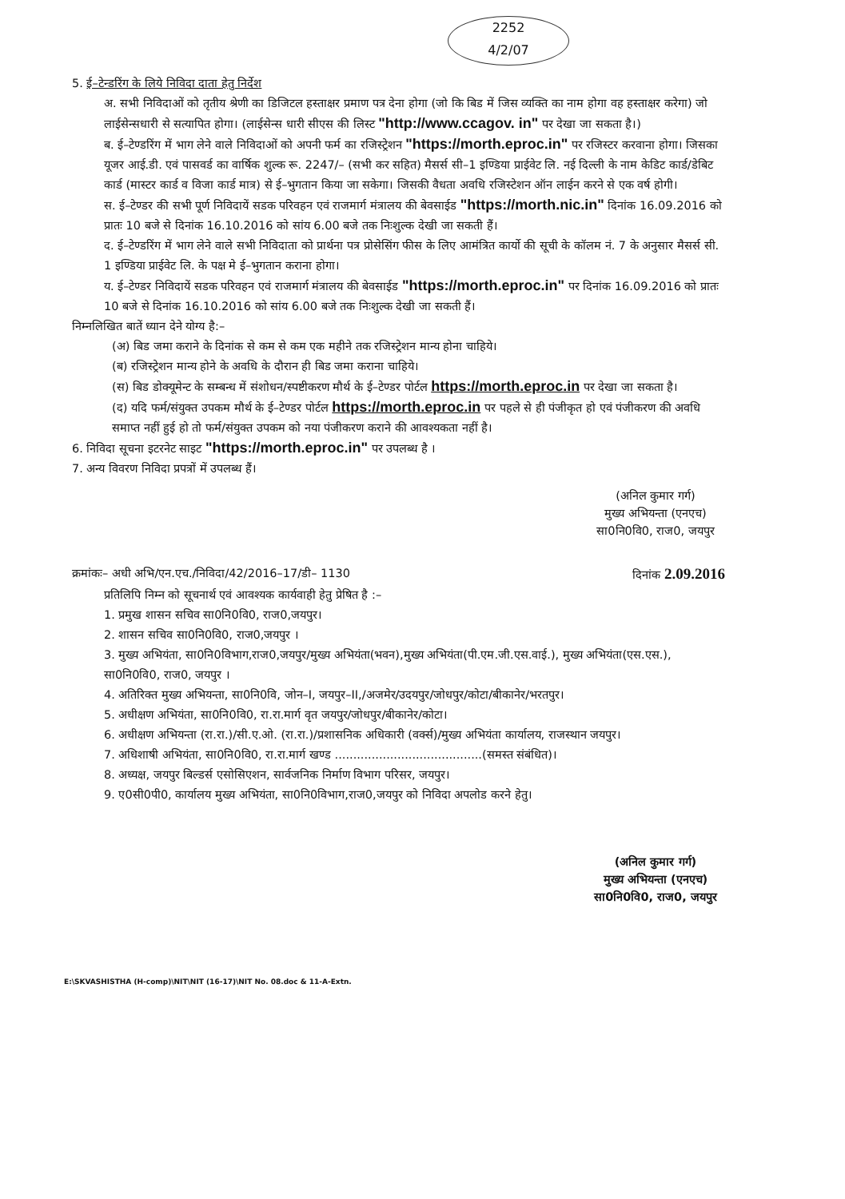2252
4/2/07
5. ई–टेन्डरिंग के लिये निविदा दाता हेतु निर्देश
अ. सभी निविदाओं को तृतीय श्रेणी का डिजिटल हस्ताक्षर प्रमाण पत्र देना होगा (जो कि बिड में जिस व्यक्ति का नाम होगा वह हस्ताक्षर करेगा) जो लाईसेन्सधारी से सत्यापित होगा। (लाईसेन्स धारी सीएस की लिस्ट "http://www.ccagov. in" पर देखा जा सकता है।)
ब. ई–टेण्डरिंग में भाग लेने वाले निविदाओं को अपनी फर्म का रजिस्ट्रेशन "https://morth.eproc.in" पर रजिस्टर करवाना होगा। जिसका यूजर आई.डी. एवं पासवर्ड का वार्षिक शुल्क रू. 2247/– (सभी कर सहित) मैसर्स सी–1 इण्डिया प्राईवेट लि. नई दिल्ली के नाम केडिट कार्ड/डेबिट कार्ड (मास्टर कार्ड व विजा कार्ड मात्र) से ई–भुगतान किया जा सकेगा। जिसकी वैधता अवधि रजिस्टेशन ऑन लाईन करने से एक वर्ष होगी।
स. ई–टेण्डर की सभी पूर्ण निविदायें सडक परिवहन एवं राजमार्ग मंत्रालय की बेवसाईड "https://morth.nic.in" दिनांक 16.09.2016 को प्रातः 10 बजे से दिनांक 16.10.2016 को सांय 6.00 बजे तक निःशुल्क देखी जा सकती हैं।
द. ई–टेण्डरिंग में भाग लेने वाले सभी निविदाता को प्रार्थना पत्र प्रोसेसिंग फीस के लिए आमंत्रित कार्यो की सूची के कॉलम नं. 7 के अनुसार मैसर्स सी. 1 इण्डिया प्राईवेट लि. के पक्ष मे ई–भुगतान कराना होगा।
य. ई–टेण्डर निविदायें सडक परिवहन एवं राजमार्ग मंत्रालय की बेवसाईड "https://morth.eproc.in" पर दिनांक 16.09.2016 को प्रातः 10 बजे से दिनांक 16.10.2016 को सांय 6.00 बजे तक निःशुल्क देखी जा सकती हैं।
निम्नलिखित बातें ध्यान देने योग्य है:–
(अ) बिड जमा कराने के दिनांक से कम से कम एक महीने तक रजिस्ट्रेशन मान्य होना चाहिये।
(ब) रजिस्ट्रेशन मान्य होने के अवधि के दौरान ही बिड जमा कराना चाहिये।
(स) बिड डोक्यूमेन्ट के सम्बन्ध में संशोधन/स्पष्टीकरण मौर्थ के ई–टेण्डर पोर्टल https://morth.eproc.in पर देखा जा सकता है।
(द) यदि फर्म/संयुक्त उपकम मौर्थ के ई–टेण्डर पोर्टल https://morth.eproc.in पर पहले से ही पंजीकृत हो एवं पंजीकरण की अवधि समाप्त नहीं हुई हो तो फर्म/संयुक्त उपकम को नया पंजीकरण कराने की आवश्यकता नहीं है।
6. निविदा सूचना इटरनेट साइट "https://morth.eproc.in" पर उपलब्ध है ।
7. अन्य विवरण निविदा प्रपत्रों में उपलब्ध हैं।
(अनिल कुमार गर्ग)
मुख्य अभियन्ता (एनएच)
सा0नि0वि0, राज0, जयपुर
क्रमांकः– अधी अभि/एन.एच./निविदा/42/2016–17/डी– 1130 दिनांक 2.09.2016
प्रतिलिपि निम्न को सूचनार्थ एवं आवश्यक कार्यवाही हेतु प्रेषित है :–
1. प्रमुख शासन सचिव सा0नि0वि0, राज0,जयपुर।
2. शासन सचिव सा0नि0वि0, राज0,जयपुर ।
3. मुख्य अभियंता, सा0नि0विभाग,राज0,जयपुर/मुख्य अभियंता(भवन),मुख्य अभियंता(पी.एम.जी.एस.वाई.), मुख्य अभियंता(एस.एस.), सा0नि0वि0, राज0, जयपुर ।
4. अतिरिक्त मुख्य अभियन्ता, सा0नि0वि, जोन–I, जयपुर–II,/अजमेर/उदयपुर/जोधपुर/कोटा/बीकानेर/भरतपुर।
5. अधीक्षण अभियंता, सा0नि0वि0, रा.रा.मार्ग वृत जयपुर/जोधपुर/बीकानेर/कोटा।
6. अधीक्षण अभियन्ता (रा.रा.)/सी.ए.ओ. (रा.रा.)/प्रशासनिक अधिकारी (वर्क्स)/मुख्य अभियंता कार्यालय, राजस्थान जयपुर।
7. अधिशाषी अभियंता, सा0नि0वि0, रा.रा.मार्ग खण्ड ........................................(समस्त संबंधित)।
8. अध्यक्ष, जयपुर बिल्डर्स एसोसिएशन, सार्वजनिक निर्माण विभाग परिसर, जयपुर।
9. ए0सी0पी0, कार्यालय मुख्य अभियंता, सा0नि0विभाग,राज0,जयपुर को निविदा अपलोड करने हेतु।
(अनिल कुमार गर्ग)
मुख्य अभियन्ता (एनएच)
सा0नि0वि0, राज0, जयपुर
E:\SKVASHISTHA (H-comp)\NIT\NIT (16-17)\NIT No. 08.doc & 11-A-Extn.